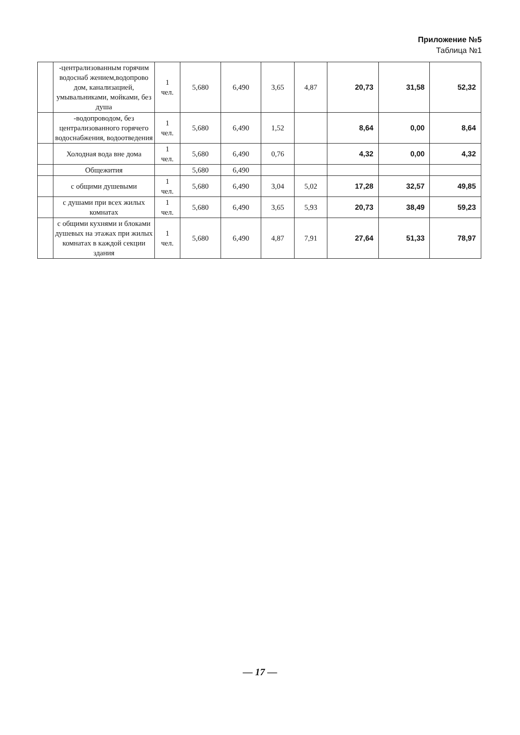Приложение №5
Таблица №1
| | -централизованным горячим водоснаб жением,водопрово дом, канализацией, умывальниками, мойками, без душа | 1 чел. | 5,680 | 6,490 | 3,65 | 4,87 | 20,73 | 31,58 | 52,32 |
| | -водопроводом, без централизованного горячего водоснабжения, водоотведения | 1 чел. | 5,680 | 6,490 | 1,52 | | 8,64 | 0,00 | 8,64 |
| | Холодная вода вне дома | 1 чел. | 5,680 | 6,490 | 0,76 | | 4,32 | 0,00 | 4,32 |
| | Общежития | | 5,680 | 6,490 | | | | | |
| | с общими душевыми | 1 чел. | 5,680 | 6,490 | 3,04 | 5,02 | 17,28 | 32,57 | 49,85 |
| | с душами при всех жилых комнатах | 1 чел. | 5,680 | 6,490 | 3,65 | 5,93 | 20,73 | 38,49 | 59,23 |
| | с общими кухнями и блоками душевых на этажах при жилых комнатах в каждой секции здания | 1 чел. | 5,680 | 6,490 | 4,87 | 7,91 | 27,64 | 51,33 | 78,97 |
— 17 —